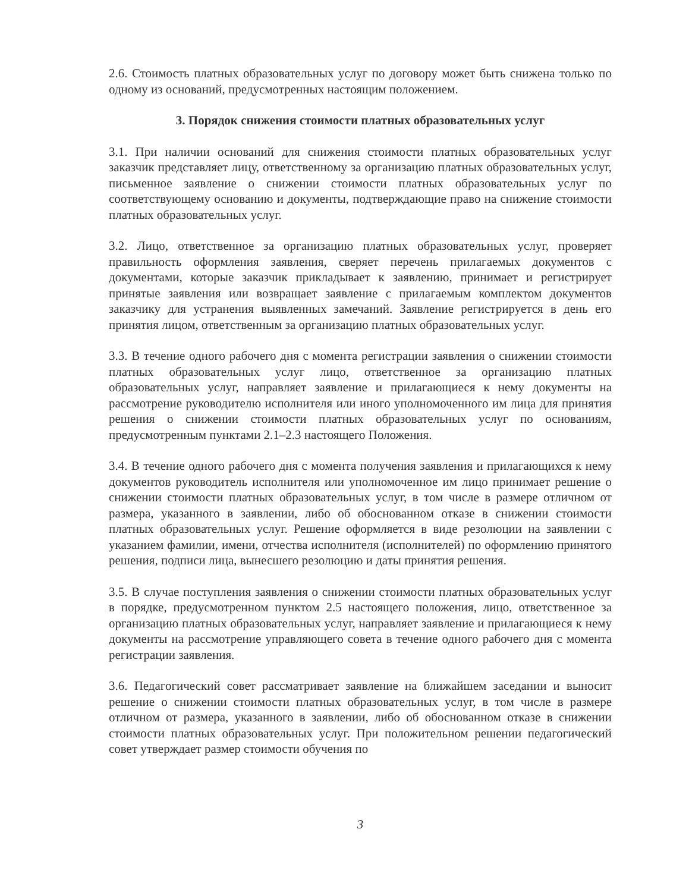2.6. Стоимость платных образовательных услуг по договору может быть снижена только по одному из оснований, предусмотренных настоящим положением.
3. Порядок снижения стоимости платных образовательных услуг
3.1. При наличии оснований для снижения стоимости платных образовательных услуг заказчик представляет лицу, ответственному за организацию платных образовательных услуг, письменное заявление о снижении стоимости платных образовательных услуг по соответствующему основанию и документы, подтверждающие право на снижение стоимости платных образовательных услуг.
3.2. Лицо, ответственное за организацию платных образовательных услуг, проверяет правильность оформления заявления, сверяет перечень прилагаемых документов с документами, которые заказчик прикладывает к заявлению, принимает и регистрирует принятые заявления или возвращает заявление с прилагаемым комплектом документов заказчику для устранения выявленных замечаний. Заявление регистрируется в день его принятия лицом, ответственным за организацию платных образовательных услуг.
3.3. В течение одного рабочего дня с момента регистрации заявления о снижении стоимости платных образовательных услуг лицо, ответственное за организацию платных образовательных услуг, направляет заявление и прилагающиеся к нему документы на рассмотрение руководителю исполнителя или иного уполномоченного им лица для принятия решения о снижении стоимости платных образовательных услуг по основаниям, предусмотренным пунктами 2.1–2.3 настоящего Положения.
3.4. В течение одного рабочего дня с момента получения заявления и прилагающихся к нему документов руководитель исполнителя или уполномоченное им лицо принимает решение о снижении стоимости платных образовательных услуг, в том числе в размере отличном от размера, указанного в заявлении, либо об обоснованном отказе в снижении стоимости платных образовательных услуг. Решение оформляется в виде резолюции на заявлении с указанием фамилии, имени, отчества исполнителя (исполнителей) по оформлению принятого решения, подписи лица, вынесшего резолюцию и даты принятия решения.
3.5. В случае поступления заявления о снижении стоимости платных образовательных услуг в порядке, предусмотренном пунктом 2.5 настоящего положения, лицо, ответственное за организацию платных образовательных услуг, направляет заявление и прилагающиеся к нему документы на рассмотрение управляющего совета в течение одного рабочего дня с момента регистрации заявления.
3.6. Педагогический совет рассматривает заявление на ближайшем заседании и выносит решение о снижении стоимости платных образовательных услуг, в том числе в размере отличном от размера, указанного в заявлении, либо об обоснованном отказе в снижении стоимости платных образовательных услуг. При положительном решении педагогический совет утверждает размер стоимости обучения по
3